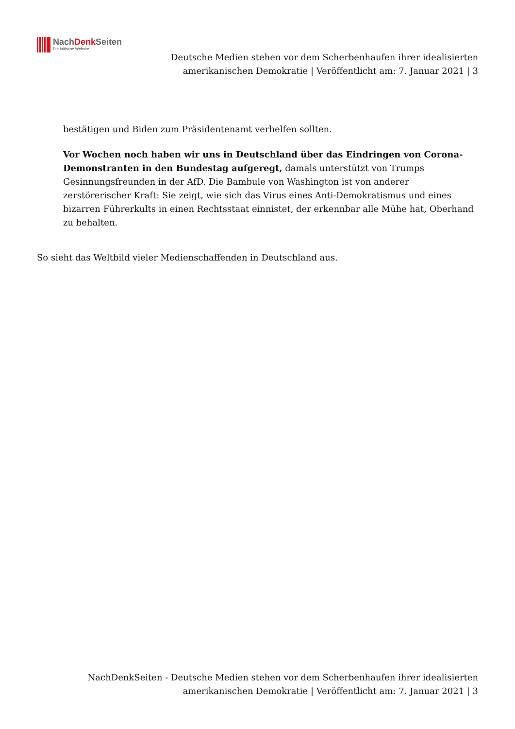NachDenk Seiten
Die kritische Website
Deutsche Medien stehen vor dem Scherbenhaufen ihrer idealisierten amerikanischen Demokratie | Veröffentlicht am: 7. Januar 2021 | 3
bestätigen und Biden zum Präsidentenamt verhelfen sollten.
Vor Wochen noch haben wir uns in Deutschland über das Eindringen von Corona-Demonstranten in den Bundestag aufgeregt, damals unterstützt von Trumps Gesinnungsfreunden in der AfD. Die Bambule von Washington ist von anderer zerstörerischer Kraft: Sie zeigt, wie sich das Virus eines Anti-Demokratismus und eines bizarren Führerkults in einen Rechtsstaat einnistet, der erkennbar alle Mühe hat, Oberhand zu behalten.
So sieht das Weltbild vieler Medienschaffenden in Deutschland aus.
NachDenkSeiten - Deutsche Medien stehen vor dem Scherbenhaufen ihrer idealisierten amerikanischen Demokratie | Veröffentlicht am: 7. Januar 2021 | 3